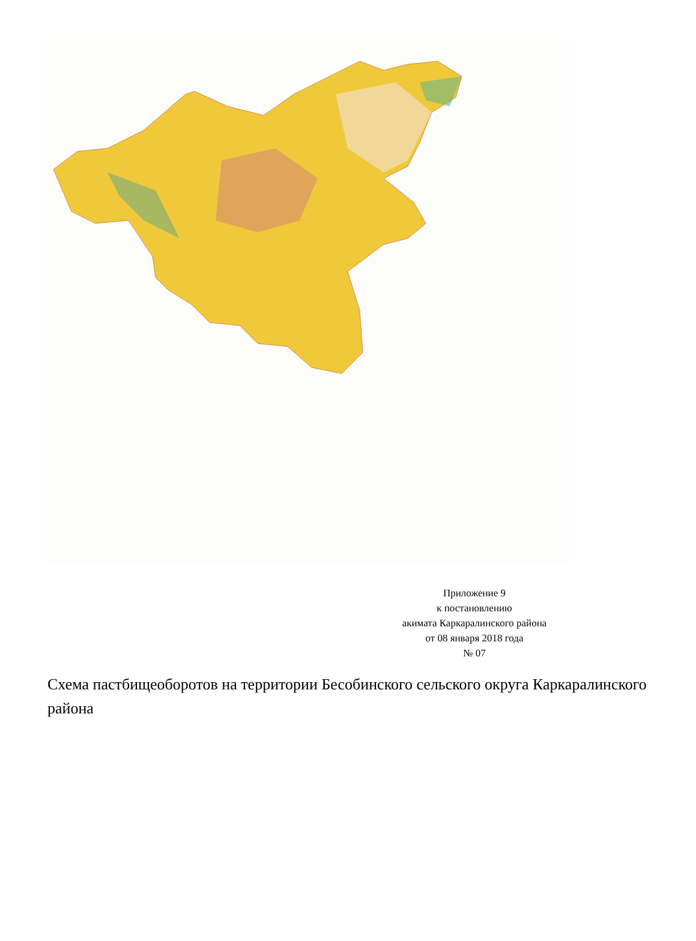Приложение 9
к постановлению
акимата Каркаралинского района
от 08 января 2018 года
№ 07
Схема пастбищеоборотов на территории Бесобинского сельского округа Каркаралинского района